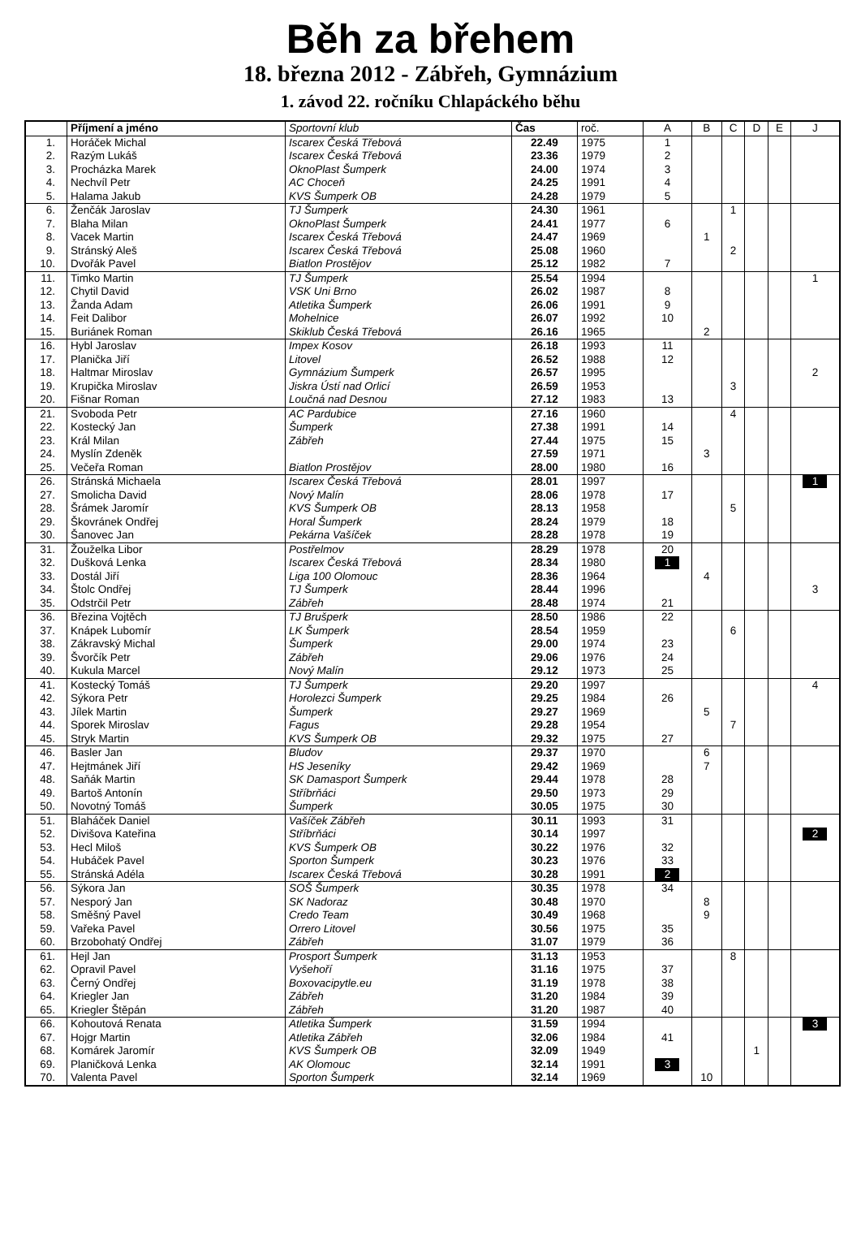Běh za břehem
18. března 2012 - Zábřeh, Gymnázium
1. závod 22. ročníku Chlapáckého běhu
| | Příjmení a jméno | Sportovní klub | Čas | roč. | A | B | C | D | E | J |
| --- | --- | --- | --- | --- | --- | --- | --- | --- | --- | --- |
| 1. | Horáček Michal | Iscarex Česká Třebová | 22.49 | 1975 | 1 | | | | | |
| 2. | Razým Lukáš | Iscarex Česká Třebová | 23.36 | 1979 | 2 | | | | | |
| 3. | Procházka Marek | OknoPlast Šumperk | 24.00 | 1974 | 3 | | | | | |
| 4. | Nechvíl Petr | AC Choceň | 24.25 | 1991 | 4 | | | | | |
| 5. | Halama Jakub | KVS Šumperk OB | 24.28 | 1979 | 5 | | | | | |
| 6. | Ženčák Jaroslav | TJ Šumperk | 24.30 | 1961 | | | 1 | | | |
| 7. | Blaha Milan | OknoPlast Šumperk | 24.41 | 1977 | 6 | | | | | |
| 8. | Vacek Martin | Iscarex Česká Třebová | 24.47 | 1969 | | 1 | | | | |
| 9. | Stránský Aleš | Iscarex Česká Třebová | 25.08 | 1960 | | | 2 | | | |
| 10. | Dvořák Pavel | Biatlon Prostějov | 25.12 | 1982 | 7 | | | | | |
| 11. | Timko Martin | TJ Šumperk | 25.54 | 1994 | | | | | | 1 |
| 12. | Chytil David | VSK Uni Brno | 26.02 | 1987 | 8 | | | | | |
| 13. | Žanda Adam | Atletika Šumperk | 26.06 | 1991 | 9 | | | | | |
| 14. | Feit Dalibor | Mohelnice | 26.07 | 1992 | 10 | | | | | |
| 15. | Buriánek Roman | Skiklub Česká Třebová | 26.16 | 1965 | | 2 | | | | |
| 16. | Hybl Jaroslav | Impex Kosov | 26.18 | 1993 | 11 | | | | | |
| 17. | Planička Jiří | Litovel | 26.52 | 1988 | 12 | | | | | |
| 18. | Haltmar Miroslav | Gymnázium Šumperk | 26.57 | 1995 | | | | | | 2 |
| 19. | Krupička Miroslav | Jiskra Ústí nad Orlicí | 26.59 | 1953 | | | 3 | | | |
| 20. | Fišnar Roman | Loučná nad Desnou | 27.12 | 1983 | 13 | | | | | |
| 21. | Svoboda Petr | AC Pardubice | 27.16 | 1960 | | | 4 | | | |
| 22. | Kostecký Jan | Šumperk | 27.38 | 1991 | 14 | | | | | |
| 23. | Král Milan | Zábřeh | 27.44 | 1975 | 15 | | | | | |
| 24. | Myslín Zdeněk | | 27.59 | 1971 | | 3 | | | | |
| 25. | Večeřa Roman | Biatlon Prostějov | 28.00 | 1980 | 16 | | | | | |
| 26. | Stránská Michaela | Iscarex Česká Třebová | 28.01 | 1997 | | | | | | 1 |
| 27. | Smolicha David | Nový Malín | 28.06 | 1978 | 17 | | | | | |
| 28. | Šrámek Jaromír | KVS Šumperk OB | 28.13 | 1958 | | | 5 | | | |
| 29. | Škovránek Ondřej | Horal Šumperk | 28.24 | 1979 | 18 | | | | | |
| 30. | Šanovec Jan | Pekárna Vašíček | 28.28 | 1978 | 19 | | | | | |
| 31. | Žouželka Libor | Postřelmov | 28.29 | 1978 | 20 | | | | | |
| 32. | Dušková Lenka | Iscarex Česká Třebová | 28.34 | 1980 | 1 | | | | | |
| 33. | Dostál Jiří | Liga 100 Olomouc | 28.36 | 1964 | | 4 | | | | |
| 34. | Štolc Ondřej | TJ Šumperk | 28.44 | 1996 | | | | | | 3 |
| 35. | Odstrčil Petr | Zábřeh | 28.48 | 1974 | 21 | | | | | |
| 36. | Březina Vojtěch | TJ Brušperk | 28.50 | 1986 | 22 | | | | | |
| 37. | Knápek Lubomír | LK Šumperk | 28.54 | 1959 | | | 6 | | | |
| 38. | Zákravský Michal | Šumperk | 29.00 | 1974 | 23 | | | | | |
| 39. | Švorčík Petr | Zábřeh | 29.06 | 1976 | 24 | | | | | |
| 40. | Kukula Marcel | Nový Malín | 29.12 | 1973 | 25 | | | | | |
| 41. | Kostecký Tomáš | TJ Šumperk | 29.20 | 1997 | | | | | | 4 |
| 42. | Sýkora Petr | Horolezci Šumperk | 29.25 | 1984 | 26 | | | | | |
| 43. | Jílek Martin | Šumperk | 29.27 | 1969 | | 5 | | | | |
| 44. | Sporek Miroslav | Fagus | 29.28 | 1954 | | | 7 | | | |
| 45. | Stryk Martin | KVS Šumperk OB | 29.32 | 1975 | 27 | | | | | |
| 46. | Basler Jan | Bludov | 29.37 | 1970 | | 6 | | | | |
| 47. | Hejtmánek Jiří | HS Jeseníky | 29.42 | 1969 | | 7 | | | | |
| 48. | Saňák Martin | SK Damasport Šumperk | 29.44 | 1978 | 28 | | | | | |
| 49. | Bartoš Antonín | Stříbrňáci | 29.50 | 1973 | 29 | | | | | |
| 50. | Novotný Tomáš | Šumperk | 30.05 | 1975 | 30 | | | | | |
| 51. | Blaháček Daniel | Vašíček Zábřeh | 30.11 | 1993 | 31 | | | | | |
| 52. | Divišova Kateřina | Stříbrňáci | 30.14 | 1997 | | | | | | 2 |
| 53. | Hecl Miloš | KVS Šumperk OB | 30.22 | 1976 | 32 | | | | | |
| 54. | Hubáček Pavel | Sporton Šumperk | 30.23 | 1976 | 33 | | | | | |
| 55. | Stránská Adéla | Iscarex Česká Třebová | 30.28 | 1991 | 2 | | | | | |
| 56. | Sýkora Jan | SOŠ Šumperk | 30.35 | 1978 | 34 | | | | | |
| 57. | Nesporý Jan | SK Nadoraz | 30.48 | 1970 | | 8 | | | | |
| 58. | Směšný Pavel | Credo Team | 30.49 | 1968 | | 9 | | | | |
| 59. | Vařeka Pavel | Orrero Litovel | 30.56 | 1975 | 35 | | | | | |
| 60. | Brzobohatý Ondřej | Zábřeh | 31.07 | 1979 | 36 | | | | | |
| 61. | Hejl Jan | Prosport Šumperk | 31.13 | 1953 | | | 8 | | | |
| 62. | Opravil Pavel | Vyšehoří | 31.16 | 1975 | 37 | | | | | |
| 63. | Černý Ondřej | Boxovacipytle.eu | 31.19 | 1978 | 38 | | | | | |
| 64. | Kriegler Jan | Zábřeh | 31.20 | 1984 | 39 | | | | | |
| 65. | Kriegler Štěpán | Zábřeh | 31.20 | 1987 | 40 | | | | | |
| 66. | Kohoutová Renata | Atletika Šumperk | 31.59 | 1994 | | | | | | 3 |
| 67. | Hojgr Martin | Atletika Zábřeh | 32.06 | 1984 | 41 | | | | | |
| 68. | Komárek Jaromír | KVS Šumperk OB | 32.09 | 1949 | | | | 1 | | |
| 69. | Planičková Lenka | AK Olomouc | 32.14 | 1991 | 3 | | | | | |
| 70. | Valenta Pavel | Sporton Šumperk | 32.14 | 1969 | | 10 | | | | |